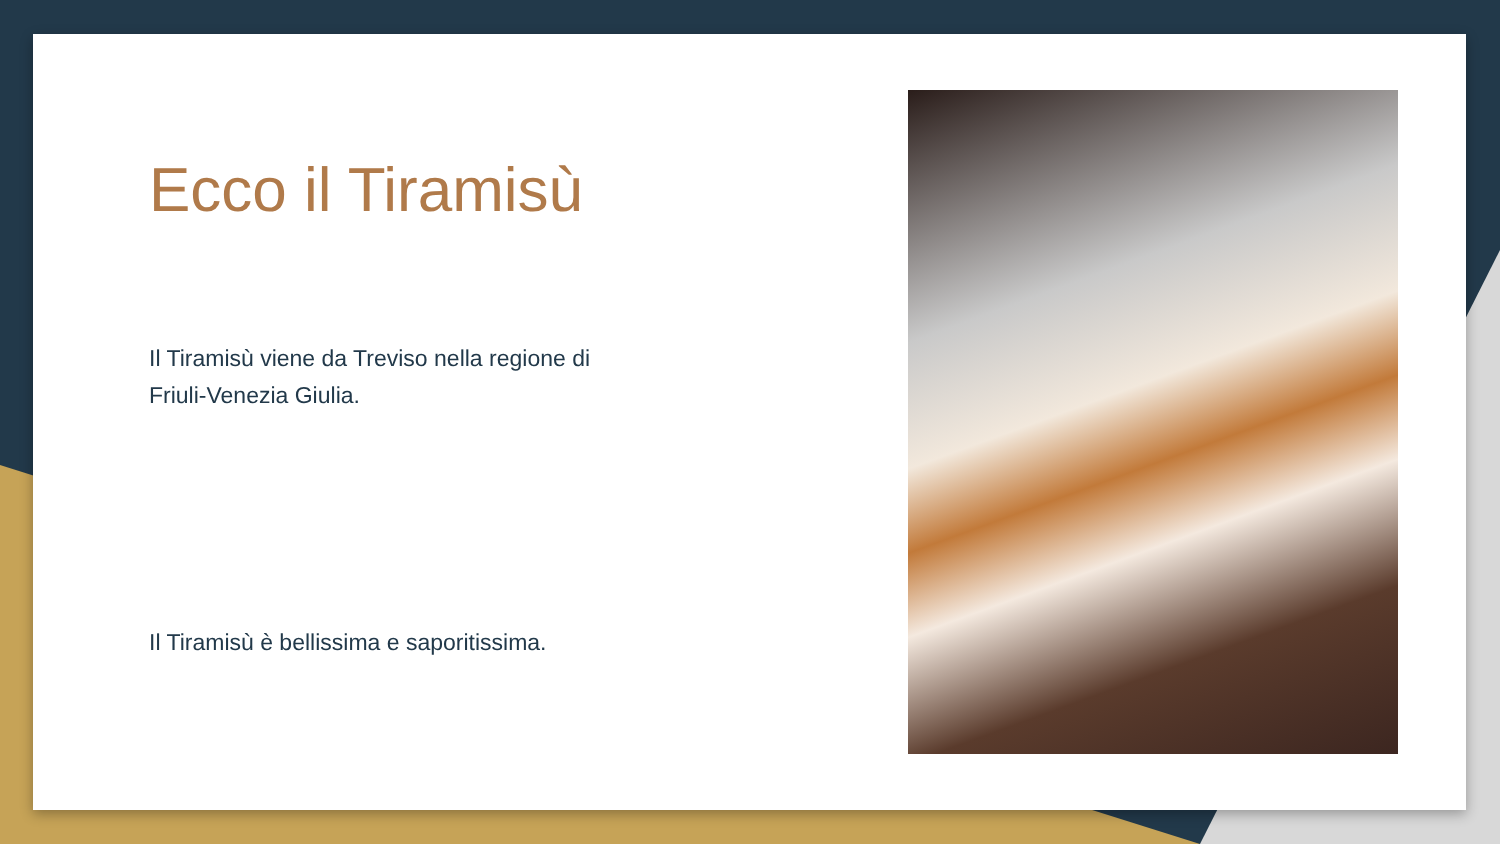Ecco il Tiramisù
Il Tiramisù viene da Treviso nella regione di Friuli-Venezia Giulia.
Il Tiramisù è bellissima e saporitissima.